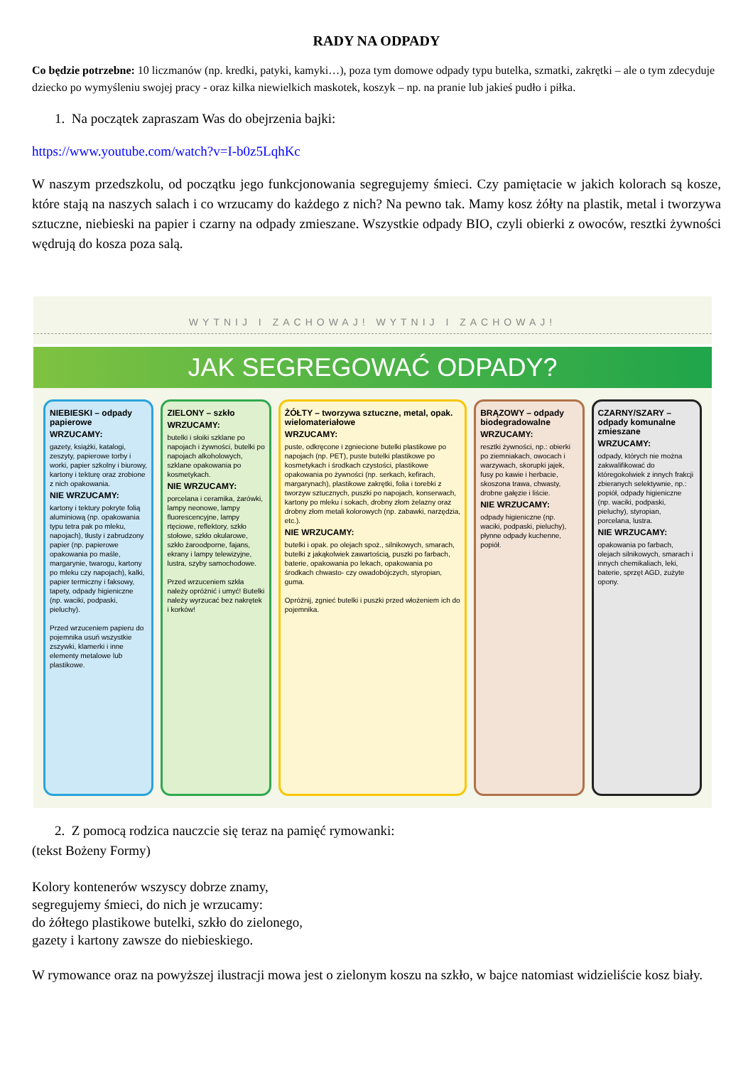RADY NA ODPADY
Co będzie potrzebne: 10 liczmanów (np. kredki, patyki, kamyki…), poza tym domowe odpady typu butelka, szmatki, zakrętki – ale o tym zdecyduje dziecko po wymyśleniu swojej pracy - oraz kilka niewielkich maskotek, koszyk – np. na pranie lub jakieś pudło i piłka.
1. Na początek zapraszam Was do obejrzenia bajki:
https://www.youtube.com/watch?v=I-b0z5LqhKc
W naszym przedszkolu, od początku jego funkcjonowania segregujemy śmieci. Czy pamiętacie w jakich kolorach są kosze, które stają na naszych salach i co wrzucamy do każdego z nich? Na pewno tak. Mamy kosz żółty na plastik, metal i tworzywa sztuczne, niebieski na papier i czarny na odpady zmieszane. Wszystkie odpady BIO, czyli obierki z owoców, resztki żywności wędrują do kosza poza salą.
WYTNIJ I ZACHOWAJ! WYTNIJ I ZACHOWAJ!
JAK SEGREGOWAĆ ODPADY?
NIEBIESKI – odpady papierowe
WRZUCAMY:
gazety, książki, katalogi, zeszyty, papierowe torby i worki, papier szkolny i biurowy, kartony i tekturę oraz zrobione z nich opakowania.
NIE WRZUCAMY:
kartony i tektury pokryte folią aluminiową (np. opakowania typu tetra pak po mleku, napojach), tłusty i zabrudzony papier (np. papierowe opakowania po maśle, margarynie, twarogu, kartony po mleku czy napojach), kalki, papier termiczny i faksowy, tapety, odpady higieniczne (np. waciki, podpaski, pieluchy).
Przed wrzuceniem papieru do pojemnika usuń wszystkie zszywki, klamerki i inne elementy metalowe lub plastikowe.
ZIELONY – szkło
WRZUCAMY:
butelki i słoiki szklane po napojach i żywności, butelki po napojach alkoholowych, szklane opakowania po kosmetykach.
NIE WRZUCAMY:
porcelana i ceramika, żarówki, lampy neonowe, lampy fluorescencyjne, lampy rtęciowe, reflektory, szkło stołowe, szkło okularowe, szkło żaroodporne, fajans, ekrany i lampy telewizyjne, lustra, szyby samochodowe.
Przed wrzuceniem szkła należy opróżnić i umyć! Butelki należy wyrzucać bez nakrętek i korków!
ŻÓŁTY – tworzywa sztuczne, metal, opak. wielomateriałowe
WRZUCAMY:
puste, odkręcone i zgniecione butelki plastikowe po napojach (np. PET), puste butelki plastikowe po kosmetykach i środkach czystości, plastikowe opakowania po żywności (np. serkach, kefirach, margarynach), plastikowe zakrętki, folia i torebki z tworzyw sztucznych, puszki po napojach, konserwach, kartony po mleku i sokach, drobny złom żelazny oraz drobny złom metali kolorowych (np. zabawki, narzędzia, etc.).
NIE WRZUCAMY:
butelki i opak. po olejach spoż., silnikowych, smarach, butelki z jakąkolwiek zawartością, puszki po farbach, baterie, opakowania po lekach, opakowania po środkach chwasto- czy owadobójczych, styropian, guma.
Opróżnij, zgnieć butelki i puszki przed włożeniem ich do pojemnika.
BRĄZOWY – odpady biodegradowalne
WRZUCAMY:
resztki żywności, np.: obierki po ziemniakach, owocach i warzywach, skorupki jajek, fusy po kawie i herbacie, skoszona trawa, chwasty, drobne gałęzie i liście.
NIE WRZUCAMY:
odpady higieniczne (np. waciki, podpaski, pieluchy), płynne odpady kuchenne, popiół.
CZARNY/SZARY – odpady komunalne zmieszane
WRZUCAMY:
odpady, których nie można zakwalifikować do któregokolwiek z innych frakcji zbieranych selektywnie, np.: popiół, odpady higieniczne (np. waciki, podpaski, pieluchy), styropian, porcelana, lustra.
NIE WRZUCAMY:
opakowania po farbach, olejach silnikowych, smarach i innych chemikaliach, leki, baterie, sprzęt AGD, zużyte opony.
2. Z pomocą rodzica nauczcie się teraz na pamięć rymowanki:
(tekst Bożeny Formy)
Kolory kontenerów wszyscy dobrze znamy,
segregujemy śmieci, do nich je wrzucamy:
do żółtego plastikowe butelki, szkło do zielonego,
gazety i kartony zawsze do niebieskiego.
W rymowance oraz na powyższej ilustracji mowa jest o zielonym koszu na szkło, w bajce natomiast widzieliście kosz biały.